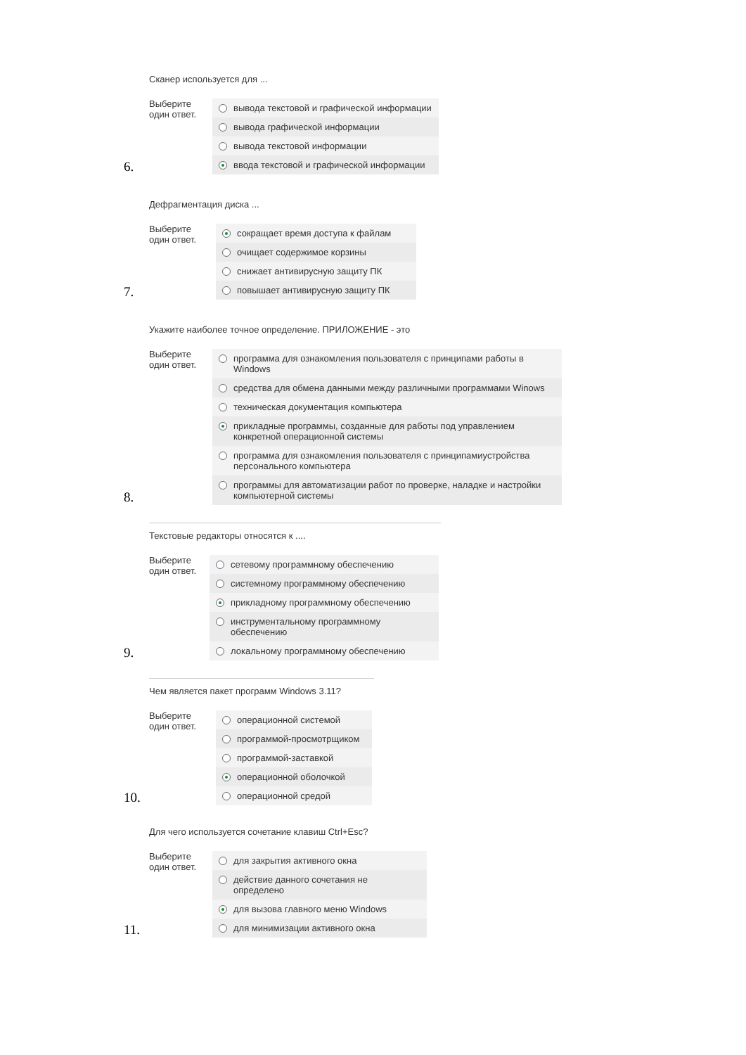Сканер используется для ...
Выберите
один ответ.
вывода текстовой и графической информации
вывода графической информации
вывода текстовой информации
ввода текстовой и графической информации
6.
Дефрагментация диска ...
Выберите
один ответ.
сокращает время доступа к файлам
очищает содержимое корзины
снижает антивирусную защиту ПК
повышает антивирусную защиту ПК
7.
Укажите наиболее точное определение. ПРИЛОЖЕНИЕ - это
Выберите
один ответ.
программа для ознакомления пользователя с принципами работы в Windows
средства для обмена данными между различными программами Winows
техническая документация компьютера
прикладные программы, созданные для работы под управлением конкретной операционной системы
программа для ознакомления пользователя с принципамиустройства персонального компьютера
программы для автоматизации работ по проверке, наладке и настройки компьютерной системы
8.
Текстовые редакторы относятся к ....
Выберите
один ответ.
сетевому программному обеспечению
системному программному обеспечению
прикладному программному обеспечению
инструментальному программному обеспечению
локальному программному обеспечению
9.
Чем является пакет программ Windows 3.11?
Выберите
один ответ.
операционной системой
программой-просмотрщиком
программой-заставкой
операционной оболочкой
операционной средой
10.
Для чего используется сочетание клавиш Ctrl+Esc?
Выберите
один ответ.
для закрытия активного окна
действие данного сочетания не определено
для вызова главного меню Windows
для минимизации активного окна
11.